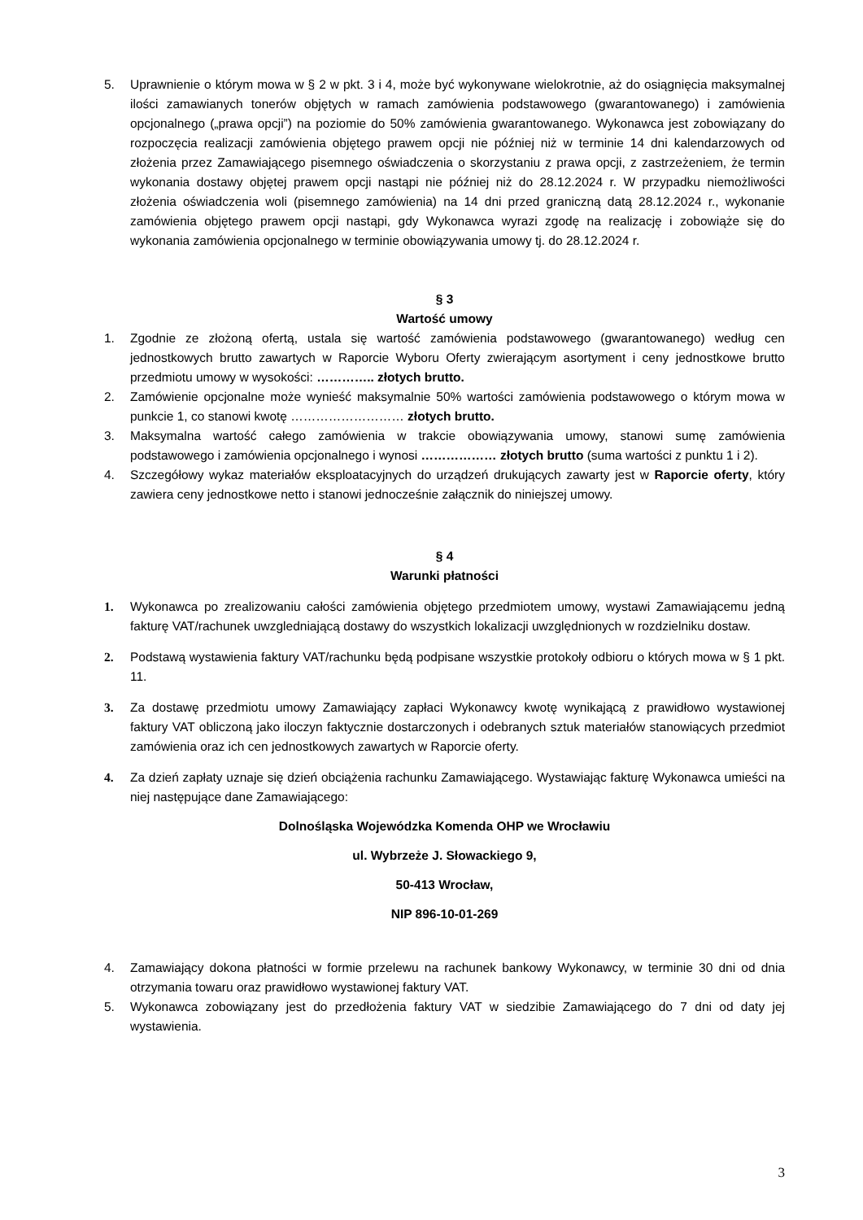5. Uprawnienie o którym mowa w § 2 w pkt. 3 i 4, może być wykonywane wielokrotnie, aż do osiągnięcia maksymalnej ilości zamawianych tonerów objętych w ramach zamówienia podstawowego (gwarantowanego) i zamówienia opcjonalnego („prawa opcji”) na poziomie do 50% zamówienia gwarantowanego. Wykonawca jest zobowiązany do rozpoczęcia realizacji zamówienia objętego prawem opcji nie później niż w terminie 14 dni kalendarzowych od złożenia przez Zamawiającego pisemnego oświadczenia o skorzystaniu z prawa opcji, z zastrzeżeniem, że termin wykonania dostawy objętej prawem opcji nastąpi nie później niż do 28.12.2024 r. W przypadku niemożliwości złożenia oświadczenia woli (pisemnego zamówienia) na 14 dni przed graniczną datą 28.12.2024 r., wykonanie zamówienia objętego prawem opcji nastąpi, gdy Wykonawca wyrazi zgodę na realizację i zobowiąże się do wykonania zamówienia opcjonalnego w terminie obowiązywania umowy tj. do 28.12.2024 r.
§ 3
Wartość umowy
1. Zgodnie ze złożoną ofertą, ustala się wartość zamówienia podstawowego (gwarantowanego) według cen jednostkowych brutto zawartych w Raporcie Wyboru Oferty zwierającym asortyment i ceny jednostkowe brutto przedmiotu umowy w wysokości: ………….. złotych brutto.
2. Zamówienie opcjonalne może wynieść maksymalnie 50% wartości zamówienia podstawowego o którym mowa w punkcie 1, co stanowi kwotę ……………………… złotych brutto.
3. Maksymalna wartość całego zamówienia w trakcie obowiązywania umowy, stanowi sumę zamówienia podstawowego i zamówienia opcjonalnego i wynosi ……………… złotych brutto (suma wartości z punktu 1 i 2).
4. Szczegółowy wykaz materiałów eksploatacyjnych do urządzeń drukujących zawarty jest w Raporcie oferty, który zawiera ceny jednostkowe netto i stanowi jednocześnie załącznik do niniejszej umowy.
§ 4
Warunki płatności
1. Wykonawca po zrealizowaniu całości zamówienia objętego przedmiotem umowy, wystawi Zamawiającemu jedną fakturę VAT/rachunek uwzgledniającą dostawy do wszystkich lokalizacji uwzględnionych w rozdzielniku dostaw.
2. Podstawą wystawienia faktury VAT/rachunku będą podpisane wszystkie protokoły odbioru o których mowa w § 1 pkt. 11.
3. Za dostawę przedmiotu umowy Zamawiający zapłaci Wykonawcy kwotę wynikającą z prawidłowo wystawionej faktury VAT obliczoną jako iloczyn faktycznie dostarczonych i odebranych sztuk materiałów stanowiących przedmiot zamówienia oraz ich cen jednostkowych zawartych w Raporcie oferty.
4. Za dzień zapłaty uznaje się dzień obciążenia rachunku Zamawiającego. Wystawiając fakturę Wykonawca umieści na niej następujące dane Zamawiającego:
Dolnośląska Wojewódzka Komenda OHP we Wrocławiu
ul. Wybrzeże J. Słowackiego 9,
50-413 Wrocław,
NIP 896-10-01-269
4. Zamawiający dokona płatności w formie przelewu na rachunek bankowy Wykonawcy, w terminie 30 dni od dnia otrzymania towaru oraz prawidłowo wystawionej faktury VAT.
5. Wykonawca zobowiązany jest do przedłożenia faktury VAT w siedzibie Zamawiającego do 7 dni od daty jej wystawienia.
3